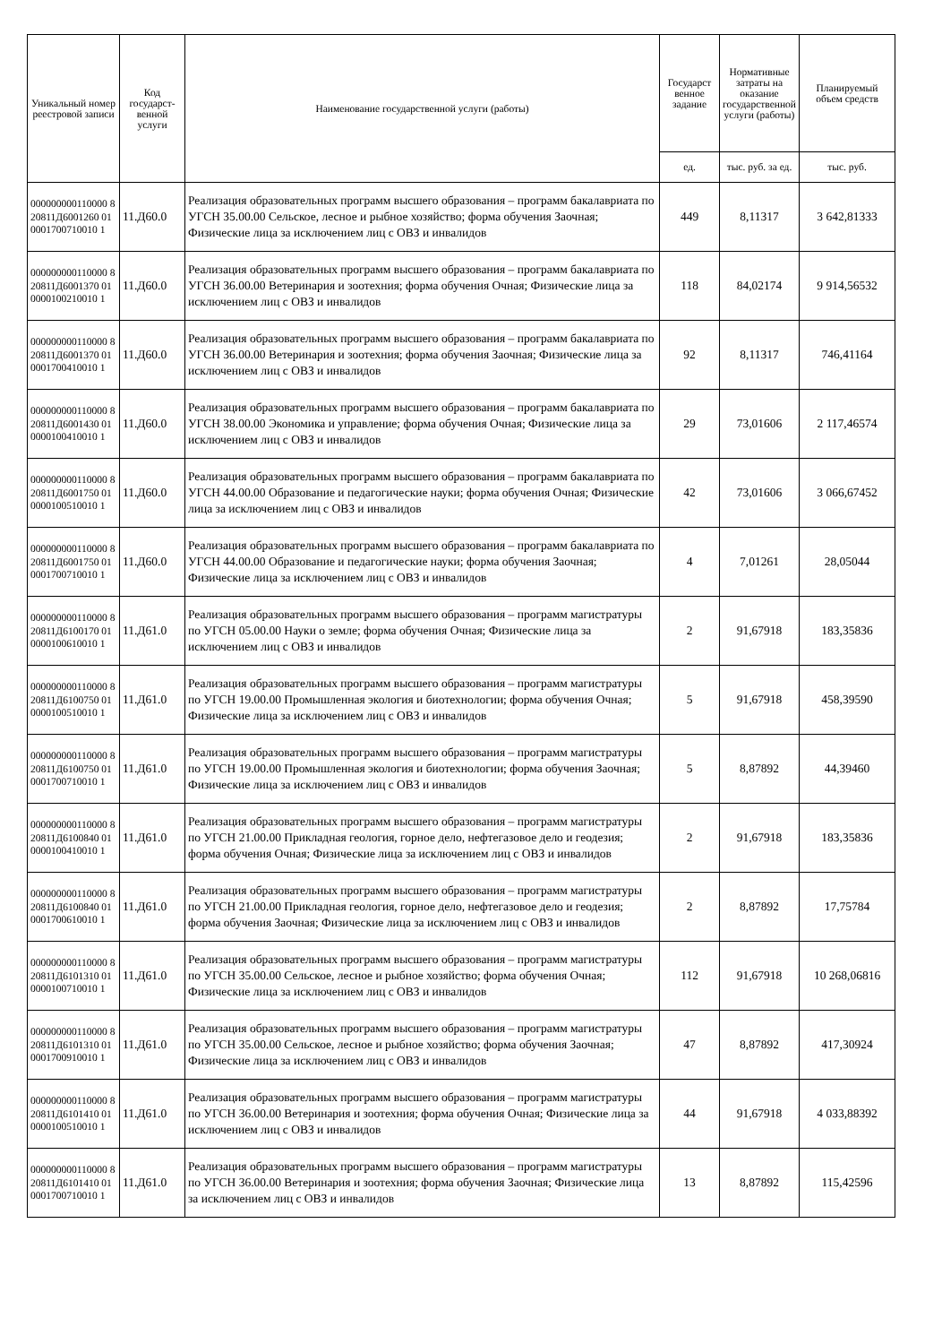| Уникальный номер реестровой записи | Код государст-венной услуги | Наименование государственной услуги (работы) | Государст венное задание | Нормативные затраты на оказание государственной услуги (работы) | Планируемый объем средств |
| --- | --- | --- | --- | --- | --- |
| | | | ед. | тыс. руб. за ед. | тыс. руб. |
| 000000000110000 820811Д6001260 010001700710010 1 | 11.Д60.0 | Реализация образовательных программ высшего образования – программ бакалавриата по УГСН 35.00.00 Сельское, лесное и рыбное хозяйство; форма обучения Заочная; Физические лица за исключением лиц с ОВЗ и инвалидов | 449 | 8,11317 | 3 642,81333 |
| 000000000110000 820811Д6001370 010000100210010 1 | 11.Д60.0 | Реализация образовательных программ высшего образования – программ бакалавриата по УГСН 36.00.00 Ветеринария и зоотехния; форма обучения Очная; Физические лица за исключением лиц с ОВЗ и инвалидов | 118 | 84,02174 | 9 914,56532 |
| 000000000110000 820811Д6001370 010001700410010 1 | 11.Д60.0 | Реализация образовательных программ высшего образования – программ бакалавриата по УГСН 36.00.00 Ветеринария и зоотехния; форма обучения Заочная; Физические лица за исключением лиц с ОВЗ и инвалидов | 92 | 8,11317 | 746,41164 |
| 000000000110000 820811Д6001430 010000100410010 1 | 11.Д60.0 | Реализация образовательных программ высшего образования – программ бакалавриата по УГСН 38.00.00 Экономика и управление; форма обучения Очная; Физические лица за исключением лиц с ОВЗ и инвалидов | 29 | 73,01606 | 2 117,46574 |
| 000000000110000 820811Д6001750 010000100510010 1 | 11.Д60.0 | Реализация образовательных программ высшего образования – программ бакалавриата по УГСН 44.00.00 Образование и педагогические науки; форма обучения Очная; Физические лица за исключением лиц с ОВЗ и инвалидов | 42 | 73,01606 | 3 066,67452 |
| 000000000110000 820811Д6001750 010001700710010 1 | 11.Д60.0 | Реализация образовательных программ высшего образования – программ бакалавриата по УГСН 44.00.00 Образование и педагогические науки; форма обучения Заочная; Физические лица за исключением лиц с ОВЗ и инвалидов | 4 | 7,01261 | 28,05044 |
| 000000000110000 820811Д6100170 010000100610010 1 | 11.Д61.0 | Реализация образовательных программ высшего образования – программ магистратуры по УГСН 05.00.00 Науки о земле; форма обучения Очная; Физические лица за исключением лиц с ОВЗ и инвалидов | 2 | 91,67918 | 183,35836 |
| 000000000110000 820811Д6100750 010000100510010 1 | 11.Д61.0 | Реализация образовательных программ высшего образования – программ магистратуры по УГСН 19.00.00 Промышленная экология и биотехнологии; форма обучения Очная; Физические лица за исключением лиц с ОВЗ и инвалидов | 5 | 91,67918 | 458,39590 |
| 000000000110000 820811Д6100750 010001700710010 1 | 11.Д61.0 | Реализация образовательных программ высшего образования – программ магистратуры по УГСН 19.00.00 Промышленная экология и биотехнологии; форма обучения Заочная; Физические лица за исключением лиц с ОВЗ и инвалидов | 5 | 8,87892 | 44,39460 |
| 000000000110000 820811Д6100840 010000100410010 1 | 11.Д61.0 | Реализация образовательных программ высшего образования – программ магистратуры по УГСН 21.00.00 Прикладная геология, горное дело, нефтегазовое дело и геодезия; форма обучения Очная; Физические лица за исключением лиц с ОВЗ и инвалидов | 2 | 91,67918 | 183,35836 |
| 000000000110000 820811Д6100840 010001700610010 1 | 11.Д61.0 | Реализация образовательных программ высшего образования – программ магистратуры по УГСН 21.00.00 Прикладная геология, горное дело, нефтегазовое дело и геодезия; форма обучения Заочная; Физические лица за исключением лиц с ОВЗ и инвалидов | 2 | 8,87892 | 17,75784 |
| 000000000110000 820811Д6101310 010000100710010 1 | 11.Д61.0 | Реализация образовательных программ высшего образования – программ магистратуры по УГСН 35.00.00 Сельское, лесное и рыбное хозяйство; форма обучения Очная; Физические лица за исключением лиц с ОВЗ и инвалидов | 112 | 91,67918 | 10 268,06816 |
| 000000000110000 820811Д6101310 010001700910010 1 | 11.Д61.0 | Реализация образовательных программ высшего образования – программ магистратуры по УГСН 35.00.00 Сельское, лесное и рыбное хозяйство; форма обучения Заочная; Физические лица за исключением лиц с ОВЗ и инвалидов | 47 | 8,87892 | 417,30924 |
| 000000000110000 820811Д6101410 010000100510010 1 | 11.Д61.0 | Реализация образовательных программ высшего образования – программ магистратуры по УГСН 36.00.00 Ветеринария и зоотехния; форма обучения Очная; Физические лица за исключением лиц с ОВЗ и инвалидов | 44 | 91,67918 | 4 033,88392 |
| 000000000110000 820811Д6101410 010001700710010 1 | 11.Д61.0 | Реализация образовательных программ высшего образования – программ магистратуры по УГСН 36.00.00 Ветеринария и зоотехния; форма обучения Заочная; Физические лица за исключением лиц с ОВЗ и инвалидов | 13 | 8,87892 | 115,42596 |